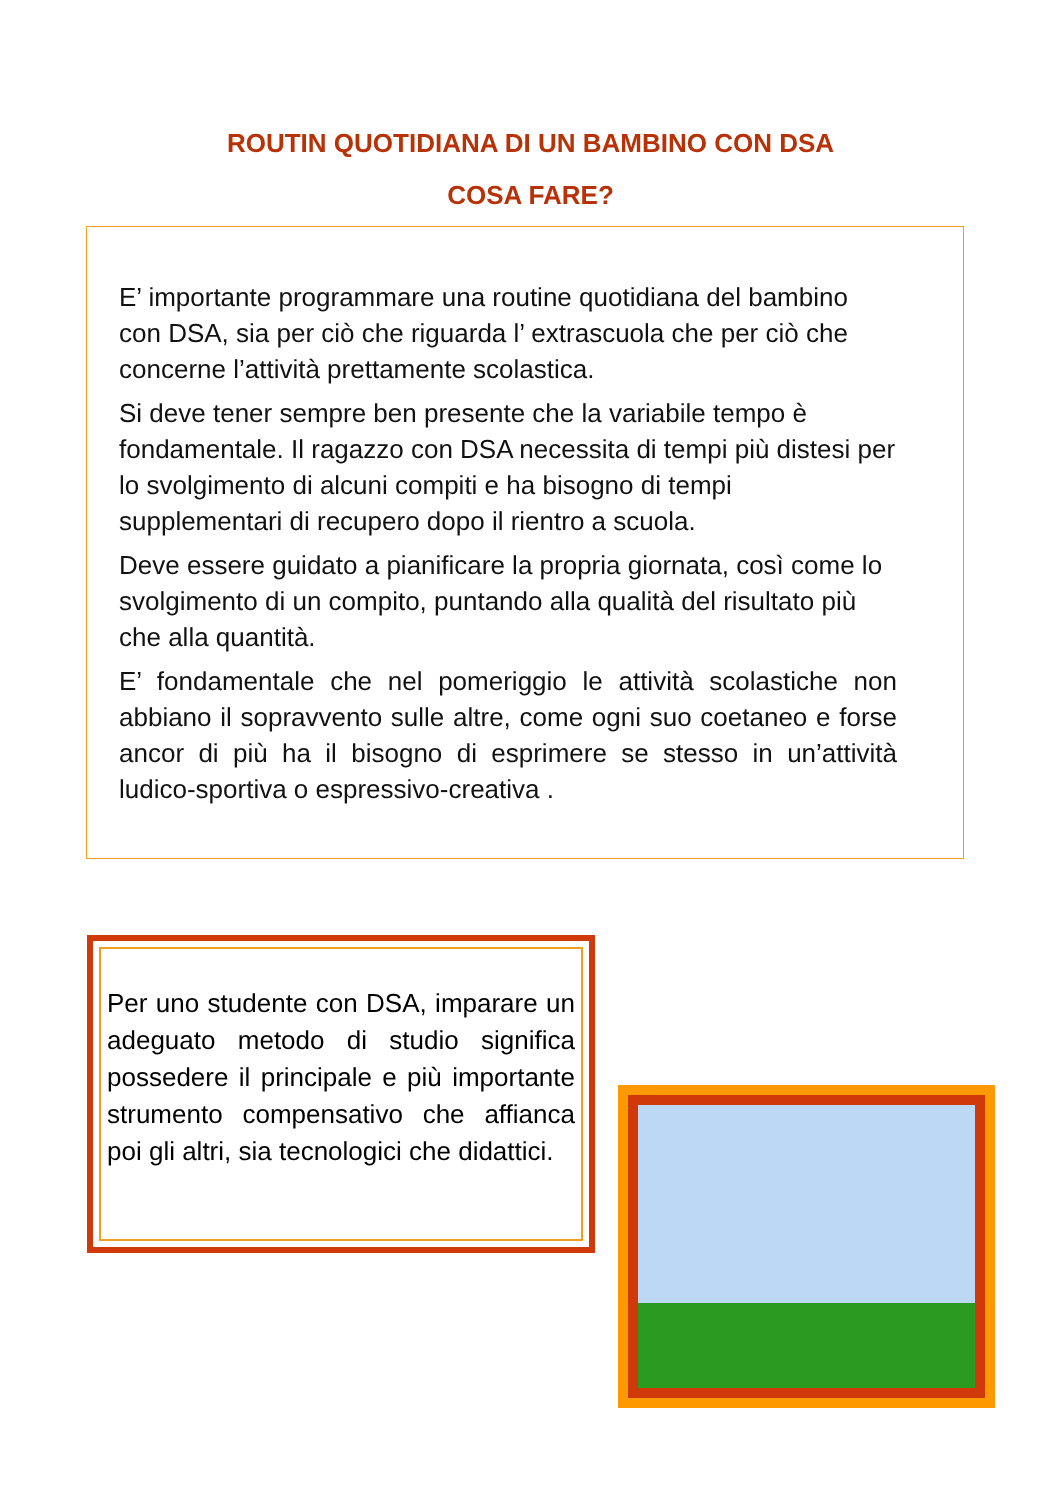ROUTIN QUOTIDIANA DI UN BAMBINO CON DSA
COSA FARE?
E’ importante programmare una routine quotidiana del bambino con DSA, sia per ciò che riguarda l’ extrascuola che per ciò che concerne l’attività prettamente scolastica.
Si deve tener sempre ben presente che la variabile tempo è fondamentale. Il ragazzo con DSA necessita di tempi più distesi per lo svolgimento di alcuni compiti e ha bisogno di tempi supplementari di recupero dopo il rientro a scuola.
Deve essere guidato a pianificare la propria giornata, così come lo svolgimento di un compito, puntando alla qualità del risultato più che alla quantità.
E’ fondamentale che nel pomeriggio le attività scolastiche non abbiano il sopravvento sulle altre, come ogni suo coetaneo e forse ancor di più ha il bisogno di esprimere se stesso in un’attività ludico-sportiva o espressivo-creativa .
Per uno studente con DSA, imparare un adeguato metodo di studio significa possedere il principale e più importante strumento compensativo che affianca poi gli altri, sia tecnologici che didattici.